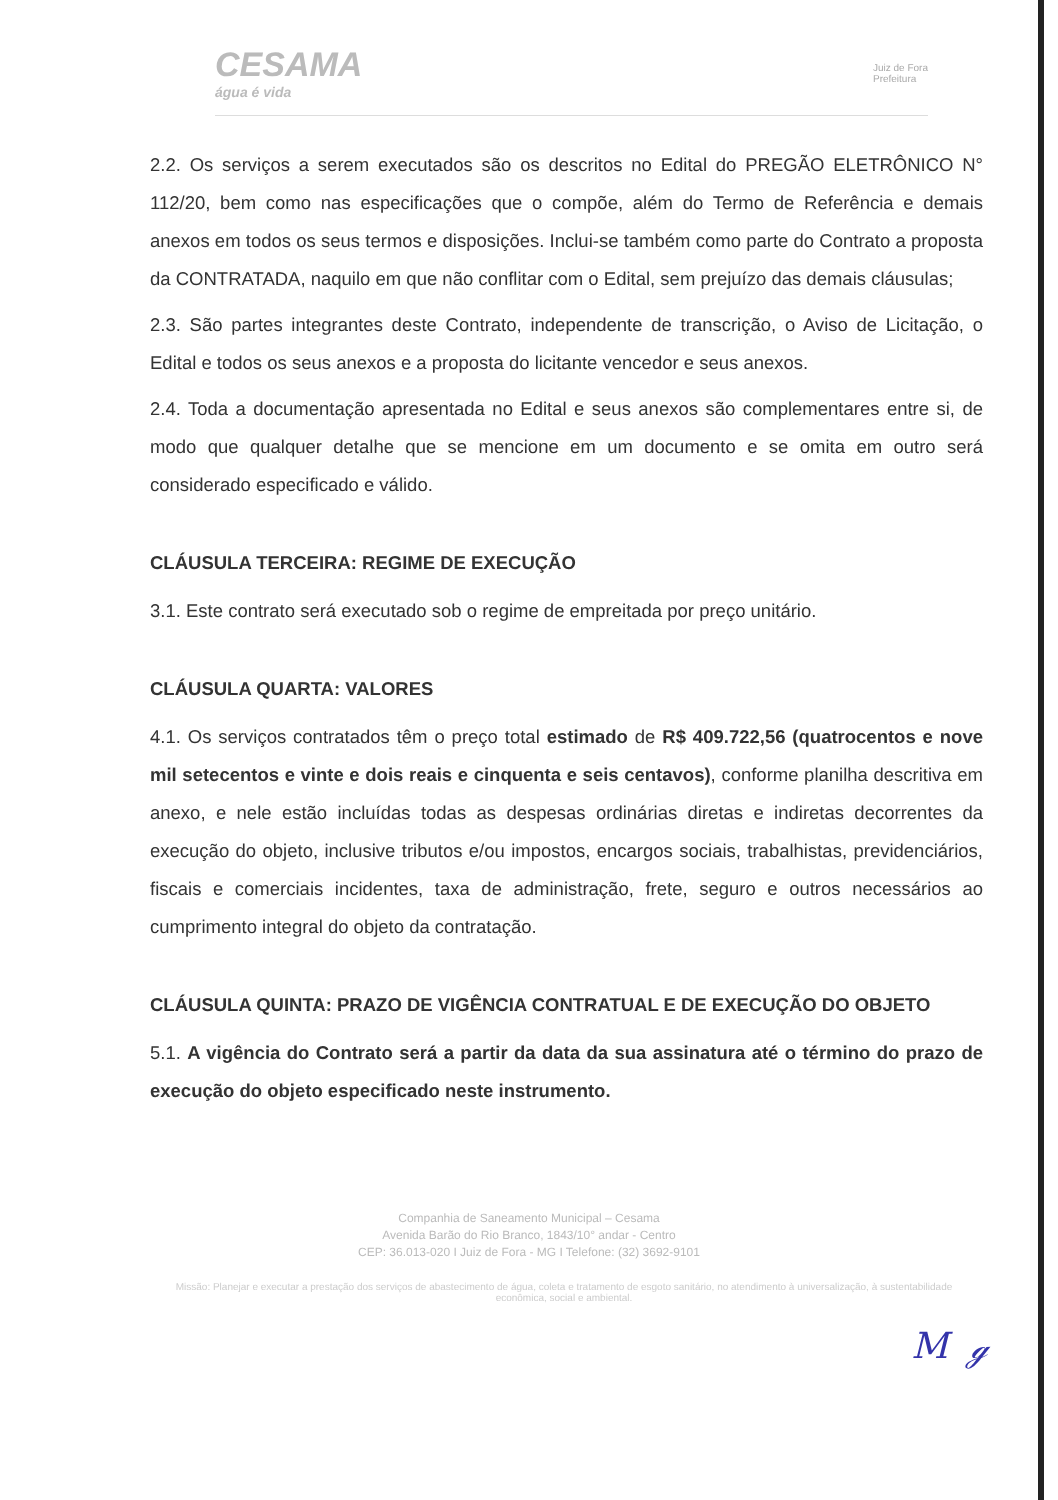CESAMA
água é vida
Juiz de Fora
Prefeitura
2.2. Os serviços a serem executados são os descritos no Edital do PREGÃO ELETRÔNICO N° 112/20, bem como nas especificações que o compõe, além do Termo de Referência e demais anexos em todos os seus termos e disposições. Inclui-se também como parte do Contrato a proposta da CONTRATADA, naquilo em que não conflitar com o Edital, sem prejuízo das demais cláusulas;
2.3. São partes integrantes deste Contrato, independente de transcrição, o Aviso de Licitação, o Edital e todos os seus anexos e a proposta do licitante vencedor e seus anexos.
2.4. Toda a documentação apresentada no Edital e seus anexos são complementares entre si, de modo que qualquer detalhe que se mencione em um documento e se omita em outro será considerado especificado e válido.
CLÁUSULA TERCEIRA: REGIME DE EXECUÇÃO
3.1. Este contrato será executado sob o regime de empreitada por preço unitário.
CLÁUSULA QUARTA: VALORES
4.1. Os serviços contratados têm o preço total estimado de R$ 409.722,56 (quatrocentos e nove mil setecentos e vinte e dois reais e cinquenta e seis centavos), conforme planilha descritiva em anexo, e nele estão incluídas todas as despesas ordinárias diretas e indiretas decorrentes da execução do objeto, inclusive tributos e/ou impostos, encargos sociais, trabalhistas, previdenciários, fiscais e comerciais incidentes, taxa de administração, frete, seguro e outros necessários ao cumprimento integral do objeto da contratação.
CLÁUSULA QUINTA: PRAZO DE VIGÊNCIA CONTRATUAL E DE EXECUÇÃO DO OBJETO
5.1. A vigência do Contrato será a partir da data da sua assinatura até o término do prazo de execução do objeto especificado neste instrumento.
Companhia de Saneamento Municipal – Cesama
Avenida Barão do Rio Branco, 1843/10° andar - Centro
CEP: 36.013-020 I Juiz de Fora - MG I Telefone: (32) 3692-9101
Missão: Planejar e executar a prestação dos serviços de abastecimento de água, coleta e tratamento de esgoto sanitário, no atendimento à universalização, à sustentabilidade econômica, social e ambiental.
M ℊ